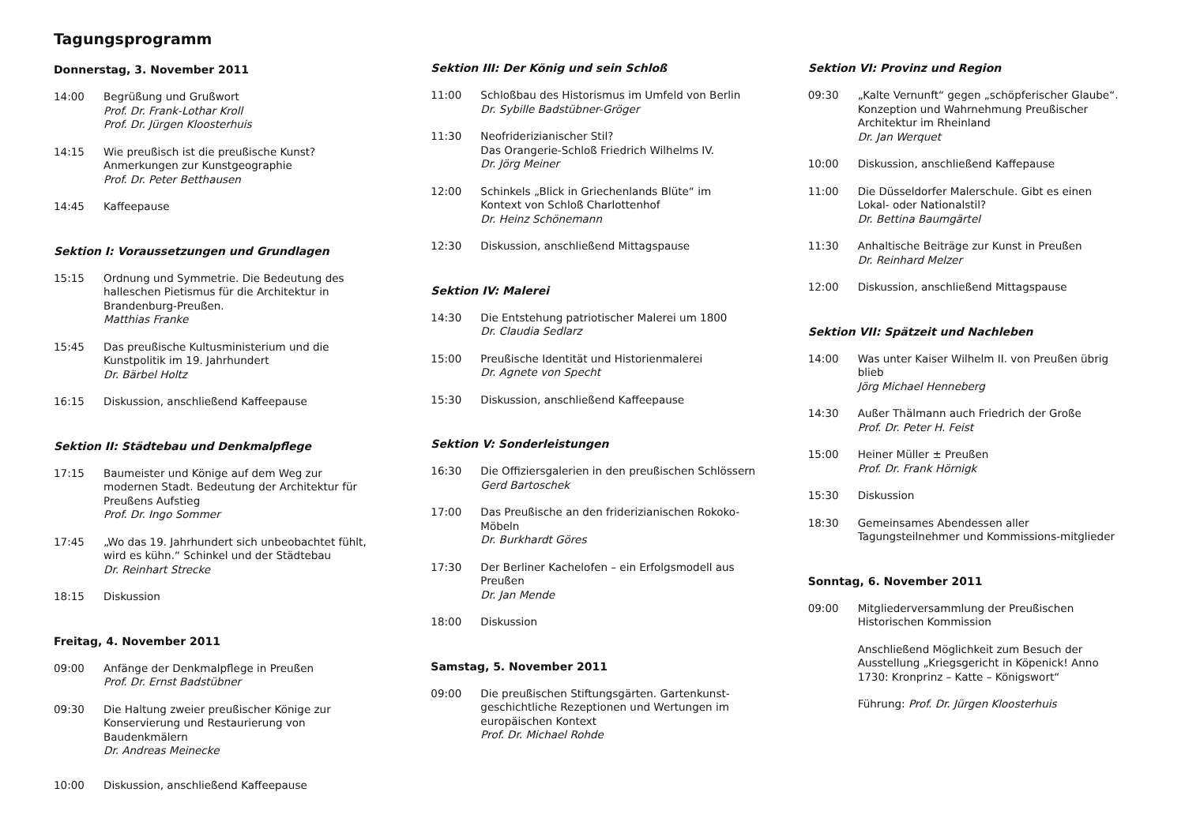Tagungsprogramm
Donnerstag, 3. November 2011
14:00 Begrüßung und Grußwort
Prof. Dr. Frank-Lothar Kroll
Prof. Dr. Jürgen Kloosterhuis
14:15 Wie preußisch ist die preußische Kunst? Anmerkungen zur Kunstgeographie
Prof. Dr. Peter Betthausen
14:45 Kaffeepause
Sektion I: Voraussetzungen und Grundlagen
15:15 Ordnung und Symmetrie. Die Bedeutung des halleschen Pietismus für die Architektur in Brandenburg-Preußen.
Matthias Franke
15:45 Das preußische Kultusministerium und die Kunstpolitik im 19. Jahrhundert
Dr. Bärbel Holtz
16:15 Diskussion, anschließend Kaffeepause
Sektion II: Städtebau und Denkmalpflege
17:15 Baumeister und Könige auf dem Weg zur modernen Stadt. Bedeutung der Architektur für Preußens Aufstieg
Prof. Dr. Ingo Sommer
17:45 „Wo das 19. Jahrhundert sich unbeobachtet fühlt, wird es kühn.“ Schinkel und der Städtebau
Dr. Reinhart Strecke
18:15 Diskussion
Freitag, 4. November 2011
09:00 Anfänge der Denkmalpflege in Preußen
Prof. Dr. Ernst Badstübner
09:30 Die Haltung zweier preußischer Könige zur Konservierung und Restaurierung von Baudenkmälern
Dr. Andreas Meinecke
10:00 Diskussion, anschließend Kaffeepause
Sektion III: Der König und sein Schloß
11:00 Schloßbau des Historismus im Umfeld von Berlin
Dr. Sybille Badstübner-Gröger
11:30 Neofriderizianischer Stil?
Das Orangerie-Schloß Friedrich Wilhelms IV.
Dr. Jörg Meiner
12:00 Schinkels „Blick in Griechenlands Blüte“ im Kontext von Schloß Charlottenhof
Dr. Heinz Schönemann
12:30 Diskussion, anschließend Mittagspause
Sektion IV: Malerei
14:30 Die Entstehung patriotischer Malerei um 1800
Dr. Claudia Sedlarz
15:00 Preußische Identität und Historienmalerei
Dr. Agnete von Specht
15:30 Diskussion, anschließend Kaffeepause
Sektion V: Sonderleistungen
16:30 Die Offiziersgalerien in den preußischen Schlössern
Gerd Bartoschek
17:00 Das Preußische an den friderizianischen Rokoko-Möbeln
Dr. Burkhardt Göres
17:30 Der Berliner Kachelofen – ein Erfolgsmodell aus Preußen
Dr. Jan Mende
18:00 Diskussion
Samstag, 5. November 2011
09:00 Die preußischen Stiftungsgärten. Gartenkunst-geschichtliche Rezeptionen und Wertungen im europäischen Kontext
Prof. Dr. Michael Rohde
Sektion VI: Provinz und Region
09:30 „Kalte Vernunft“ gegen „schöpferischer Glaube“. Konzeption und Wahrnehmung Preußischer Architektur im Rheinland
Dr. Jan Werquet
10:00 Diskussion, anschließend Kaffepause
11:00 Die Düsseldorfer Malerschule. Gibt es einen Lokal- oder Nationalstil?
Dr. Bettina Baumgärtel
11:30 Anhaltische Beiträge zur Kunst in Preußen
Dr. Reinhard Melzer
12:00 Diskussion, anschließend Mittagspause
Sektion VII: Spätzeit und Nachleben
14:00 Was unter Kaiser Wilhelm II. von Preußen übrig blieb
Jörg Michael Henneberg
14:30 Außer Thälmann auch Friedrich der Große
Prof. Dr. Peter H. Feist
15:00 Heiner Müller ± Preußen
Prof. Dr. Frank Hörnigk
15:30 Diskussion
18:30 Gemeinsames Abendessen aller Tagungsteilnehmer und Kommissions-mitglieder
Sonntag, 6. November 2011
09:00 Mitgliederversammlung der Preußischen Historischen Kommission
Anschließend Möglichkeit zum Besuch der Ausstellung „Kriegsgericht in Köpenick! Anno 1730: Kronprinz – Katte – Königswort“
Führung: Prof. Dr. Jürgen Kloosterhuis